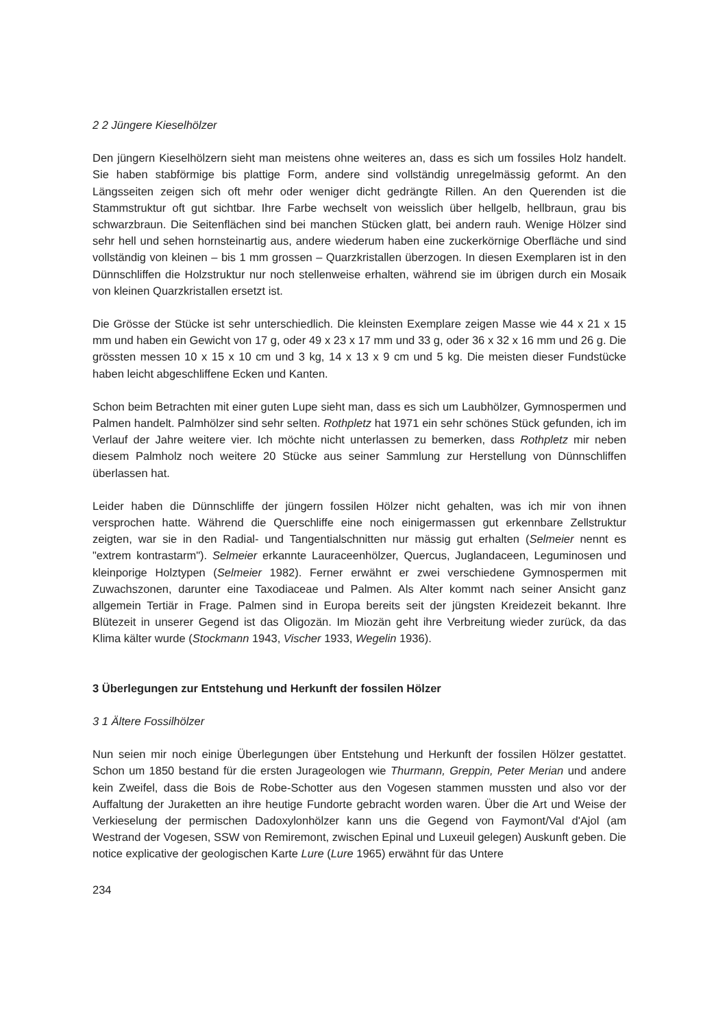2 2 Jüngere Kieselhölzer
Den jüngern Kieselhölzern sieht man meistens ohne weiteres an, dass es sich um fossiles Holz handelt. Sie haben stabförmige bis plattige Form, andere sind vollständig unregelmässig geformt. An den Längsseiten zeigen sich oft mehr oder weniger dicht gedrängte Rillen. An den Querenden ist die Stammstruktur oft gut sichtbar. Ihre Farbe wechselt von weisslich über hellgelb, hellbraun, grau bis schwarzbraun. Die Seitenflächen sind bei manchen Stücken glatt, bei andern rauh. Wenige Hölzer sind sehr hell und sehen hornsteinartig aus, andere wiederum haben eine zuckerkörnige Oberfläche und sind vollständig von kleinen – bis 1 mm grossen – Quarzkristallen überzogen. In diesen Exemplaren ist in den Dünnschliffen die Holzstruktur nur noch stellenweise erhalten, während sie im übrigen durch ein Mosaik von kleinen Quarzkristallen ersetzt ist.
Die Grösse der Stücke ist sehr unterschiedlich. Die kleinsten Exemplare zeigen Masse wie 44 x 21 x 15 mm und haben ein Gewicht von 17 g, oder 49 x 23 x 17 mm und 33 g, oder 36 x 32 x 16 mm und 26 g. Die grössten messen 10 x 15 x 10 cm und 3 kg, 14 x 13 x 9 cm und 5 kg. Die meisten dieser Fundstücke haben leicht abgeschliffene Ecken und Kanten.
Schon beim Betrachten mit einer guten Lupe sieht man, dass es sich um Laubhölzer, Gymnospermen und Palmen handelt. Palmhölzer sind sehr selten. Rothpletz hat 1971 ein sehr schönes Stück gefunden, ich im Verlauf der Jahre weitere vier. Ich möchte nicht unterlassen zu bemerken, dass Rothpletz mir neben diesem Palmholz noch weitere 20 Stücke aus seiner Sammlung zur Herstellung von Dünnschliffen überlassen hat.
Leider haben die Dünnschliffe der jüngern fossilen Hölzer nicht gehalten, was ich mir von ihnen versprochen hatte. Während die Querschliffe eine noch einigermassen gut erkennbare Zellstruktur zeigten, war sie in den Radial- und Tangentialschnitten nur mässig gut erhalten (Selmeier nennt es "extrem kontrastarm"). Selmeier erkannte Lauraceenhölzer, Quercus, Juglandaceen, Leguminosen und kleinporige Holztypen (Selmeier 1982). Ferner erwähnt er zwei verschiedene Gymnospermen mit Zuwachszonen, darunter eine Taxodiaceae und Palmen. Als Alter kommt nach seiner Ansicht ganz allgemein Tertiär in Frage. Palmen sind in Europa bereits seit der jüngsten Kreidezeit bekannt. Ihre Blütezeit in unserer Gegend ist das Oligozän. Im Miozän geht ihre Verbreitung wieder zurück, da das Klima kälter wurde (Stockmann 1943, Vischer 1933, Wegelin 1936).
3 Überlegungen zur Entstehung und Herkunft der fossilen Hölzer
3 1 Ältere Fossilhölzer
Nun seien mir noch einige Überlegungen über Entstehung und Herkunft der fossilen Hölzer gestattet. Schon um 1850 bestand für die ersten Jurageologen wie Thurmann, Greppin, Peter Merian und andere kein Zweifel, dass die Bois de Robe-Schotter aus den Vogesen stammen mussten und also vor der Auffaltung der Juraketten an ihre heutige Fundorte gebracht worden waren. Über die Art und Weise der Verkieselung der permischen Dadoxylonhölzer kann uns die Gegend von Faymont/Val d'Ajol (am Westrand der Vogesen, SSW von Remiremont, zwischen Epinal und Luxeuil gelegen) Auskunft geben. Die notice explicative der geologischen Karte Lure (Lure 1965) erwähnt für das Untere
234